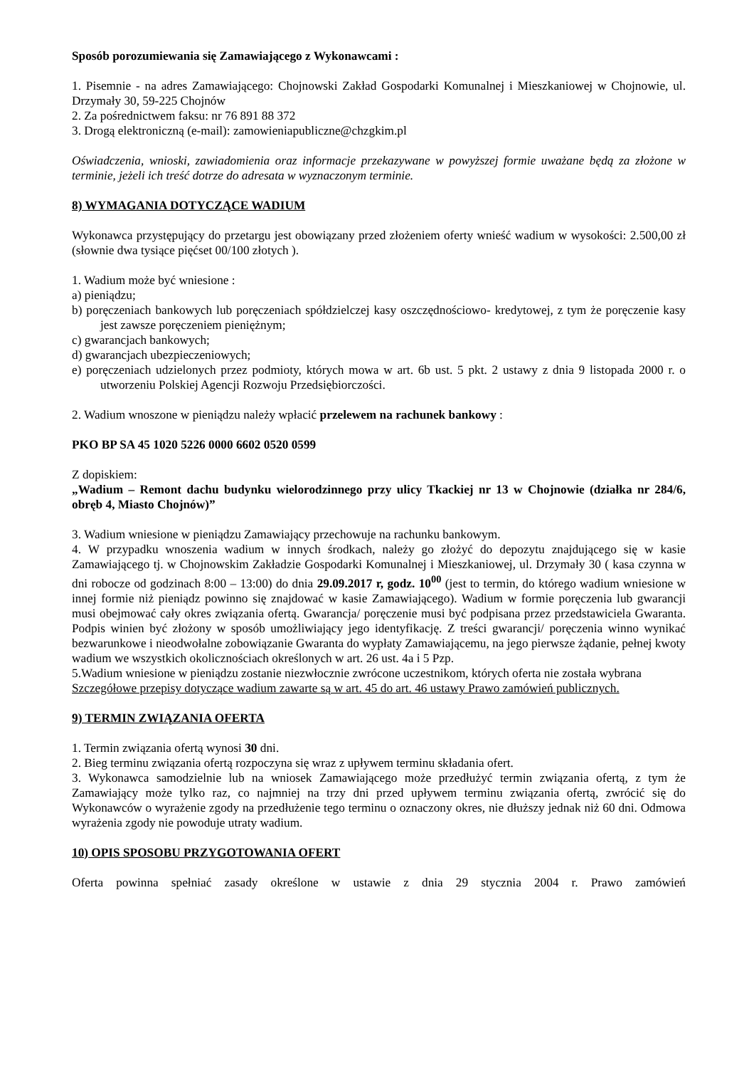Sposób porozumiewania się Zamawiającego z Wykonawcami :
1. Pisemnie - na adres Zamawiającego: Chojnowski Zakład Gospodarki Komunalnej i Mieszkaniowej w Chojnowie, ul. Drzymały 30, 59-225 Chojnów
2. Za pośrednictwem faksu: nr 76 891 88 372
3. Drogą elektroniczną (e-mail): zamowieniapubliczne@chzgkim.pl
Oświadczenia, wnioski, zawiadomienia oraz informacje przekazywane w powyższej formie uważane będą za złożone w terminie, jeżeli ich treść dotrze do adresata w wyznaczonym terminie.
8) WYMAGANIA DOTYCZĄCE WADIUM
Wykonawca przystępujący do przetargu jest obowiązany przed złożeniem oferty wnieść wadium w wysokości: 2.500,00 zł (słownie dwa tysiące pięćset 00/100 złotych ).
1. Wadium może być wniesione :
a) pieniądzu;
b) poręczeniach bankowych lub poręczeniach spółdzielczej kasy oszczędnościowo- kredytowej, z tym że poręczenie kasy jest zawsze poręczeniem pieniężnym;
c) gwarancjach bankowych;
d) gwarancjach ubezpieczeniowych;
e) poręczeniach udzielonych przez podmioty, których mowa w art. 6b ust. 5 pkt. 2 ustawy z dnia 9 listopada 2000 r. o utworzeniu Polskiej Agencji Rozwoju Przedsiębiorczości.
2. Wadium wnoszone w pieniądzu należy wpłacić przelewem na rachunek bankowy :
PKO BP SA 45 1020 5226 0000 6602 0520 0599
Z dopiskiem:
„Wadium – Remont dachu budynku wielorodzinnego przy ulicy Tkackiej nr 13 w Chojnowie (działka nr 284/6, obręb 4, Miasto Chojnów)”
3. Wadium wniesione w pieniądzu Zamawiający przechowuje na rachunku bankowym.
4. W przypadku wnoszenia wadium w innych środkach, należy go złożyć do depozytu znajdującego się w kasie Zamawiającego tj. w Chojnowskim Zakładzie Gospodarki Komunalnej i Mieszkaniowej, ul. Drzymały 30 ( kasa czynna w dni robocze od godzinach 8:00 – 13:00) do dnia 29.09.2017 r, godz. 10<sup>00</sup> (jest to termin, do którego wadium wniesione w innej formie niż pieniądz powinno się znajdować w kasie Zamawiającego). Wadium w formie poręczenia lub gwarancji musi obejmować cały okres związania ofertą. Gwarancja/ poręczenie musi być podpisana przez przedstawiciela Gwaranta. Podpis winien być złożony w sposób umożliwiający jego identyfikację. Z treści gwarancji/ poręczenia winno wynikać bezwarunkowe i nieodwołalne zobowiązanie Gwaranta do wypłaty Zamawiającemu, na jego pierwsze żądanie, pełnej kwoty wadium we wszystkich okolicznościach określonych w art. 26 ust. 4a i 5 Pzp.
5.Wadium wniesione w pieniądzu zostanie niezwłocznie zwrócone uczestnikom, których oferta nie została wybrana
Szczegółowe przepisy dotyczące wadium zawarte są w art. 45 do art. 46 ustawy Prawo zamówień publicznych.
9) TERMIN ZWIĄZANIA OFERTA
1. Termin związania ofertą wynosi 30 dni.
2. Bieg terminu związania ofertą rozpoczyna się wraz z upływem terminu składania ofert.
3. Wykonawca samodzielnie lub na wniosek Zamawiającego może przedłużyć termin związania ofertą, z tym że Zamawiający może tylko raz, co najmniej na trzy dni przed upływem terminu związania ofertą, zwrócić się do Wykonawców o wyrażenie zgody na przedłużenie tego terminu o oznaczony okres, nie dłuższy jednak niż 60 dni. Odmowa wyrażenia zgody nie powoduje utraty wadium.
10) OPIS SPOSOBU PRZYGOTOWANIA OFERT
Oferta powinna spełniać zasady określone w ustawie z dnia 29 stycznia 2004 r. Prawo zamówień